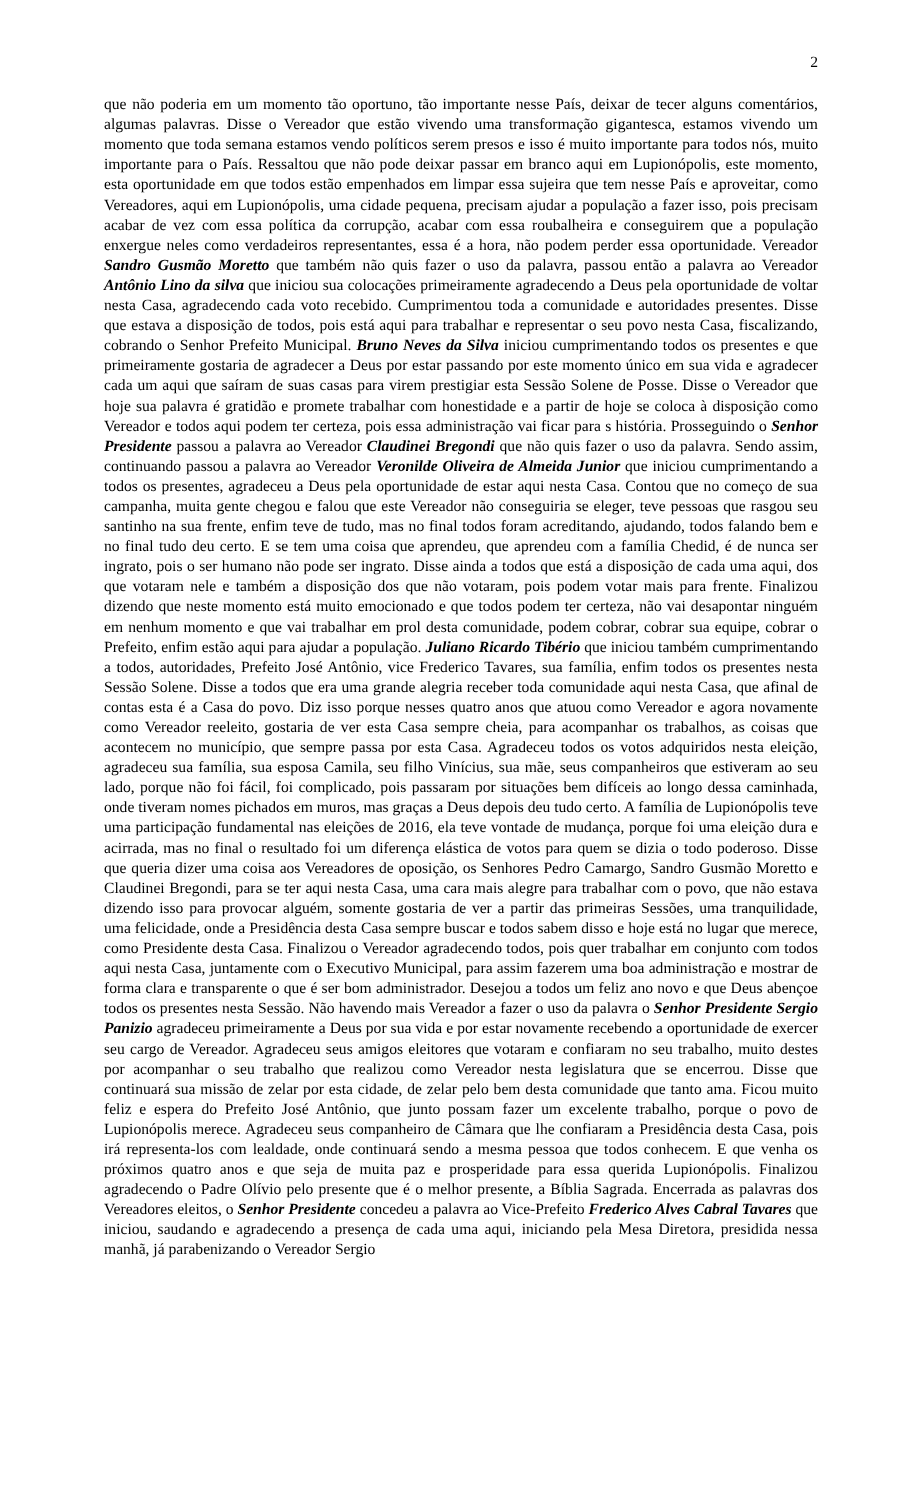2
que não poderia em um momento tão oportuno, tão importante nesse País, deixar de tecer alguns comentários, algumas palavras. Disse o Vereador que estão vivendo uma transformação gigantesca, estamos vivendo um momento que toda semana estamos vendo políticos serem presos e isso é muito importante para todos nós, muito importante para o País. Ressaltou que não pode deixar passar em branco aqui em Lupionópolis, este momento, esta oportunidade em que todos estão empenhados em limpar essa sujeira que tem nesse País e aproveitar, como Vereadores, aqui em Lupionópolis, uma cidade pequena, precisam ajudar a população a fazer isso, pois precisam acabar de vez com essa política da corrupção, acabar com essa roubalheira e conseguirem que a população enxergue neles como verdadeiros representantes, essa é a hora, não podem perder essa oportunidade. Vereador Sandro Gusmão Moretto que também não quis fazer o uso da palavra, passou então a palavra ao Vereador Antônio Lino da silva que iniciou sua colocações primeiramente agradecendo a Deus pela oportunidade de voltar nesta Casa, agradecendo cada voto recebido. Cumprimentou toda a comunidade e autoridades presentes. Disse que estava a disposição de todos, pois está aqui para trabalhar e representar o seu povo nesta Casa, fiscalizando, cobrando o Senhor Prefeito Municipal. Bruno Neves da Silva iniciou cumprimentando todos os presentes e que primeiramente gostaria de agradecer a Deus por estar passando por este momento único em sua vida e agradecer cada um aqui que saíram de suas casas para virem prestigiar esta Sessão Solene de Posse. Disse o Vereador que hoje sua palavra é gratidão e promete trabalhar com honestidade e a partir de hoje se coloca à disposição como Vereador e todos aqui podem ter certeza, pois essa administração vai ficar para s história. Prosseguindo o Senhor Presidente passou a palavra ao Vereador Claudinei Bregondi que não quis fazer o uso da palavra. Sendo assim, continuando passou a palavra ao Vereador Veronilde Oliveira de Almeida Junior que iniciou cumprimentando a todos os presentes, agradeceu a Deus pela oportunidade de estar aqui nesta Casa. Contou que no começo de sua campanha, muita gente chegou e falou que este Vereador não conseguiria se eleger, teve pessoas que rasgou seu santinho na sua frente, enfim teve de tudo, mas no final todos foram acreditando, ajudando, todos falando bem e no final tudo deu certo. E se tem uma coisa que aprendeu, que aprendeu com a família Chedid, é de nunca ser ingrato, pois o ser humano não pode ser ingrato. Disse ainda a todos que está a disposição de cada uma aqui, dos que votaram nele e também a disposição dos que não votaram, pois podem votar mais para frente. Finalizou dizendo que neste momento está muito emocionado e que todos podem ter certeza, não vai desapontar ninguém em nenhum momento e que vai trabalhar em prol desta comunidade, podem cobrar, cobrar sua equipe, cobrar o Prefeito, enfim estão aqui para ajudar a população. Juliano Ricardo Tibério que iniciou também cumprimentando a todos, autoridades, Prefeito José Antônio, vice Frederico Tavares, sua família, enfim todos os presentes nesta Sessão Solene. Disse a todos que era uma grande alegria receber toda comunidade aqui nesta Casa, que afinal de contas esta é a Casa do povo. Diz isso porque nesses quatro anos que atuou como Vereador e agora novamente como Vereador reeleito, gostaria de ver esta Casa sempre cheia, para acompanhar os trabalhos, as coisas que acontecem no município, que sempre passa por esta Casa. Agradeceu todos os votos adquiridos nesta eleição, agradeceu sua família, sua esposa Camila, seu filho Vinícius, sua mãe, seus companheiros que estiveram ao seu lado, porque não foi fácil, foi complicado, pois passaram por situações bem difíceis ao longo dessa caminhada, onde tiveram nomes pichados em muros, mas graças a Deus depois deu tudo certo. A família de Lupionópolis teve uma participação fundamental nas eleições de 2016, ela teve vontade de mudança, porque foi uma eleição dura e acirrada, mas no final o resultado foi um diferença elástica de votos para quem se dizia o todo poderoso. Disse que queria dizer uma coisa aos Vereadores de oposição, os Senhores Pedro Camargo, Sandro Gusmão Moretto e Claudinei Bregondi, para se ter aqui nesta Casa, uma cara mais alegre para trabalhar com o povo, que não estava dizendo isso para provocar alguém, somente gostaria de ver a partir das primeiras Sessões, uma tranquilidade, uma felicidade, onde a Presidência desta Casa sempre buscar e todos sabem disso e hoje está no lugar que merece, como Presidente desta Casa. Finalizou o Vereador agradecendo todos, pois quer trabalhar em conjunto com todos aqui nesta Casa, juntamente com o Executivo Municipal, para assim fazerem uma boa administração e mostrar de forma clara e transparente o que é ser bom administrador. Desejou a todos um feliz ano novo e que Deus abençoe todos os presentes nesta Sessão. Não havendo mais Vereador a fazer o uso da palavra o Senhor Presidente Sergio Panizio agradeceu primeiramente a Deus por sua vida e por estar novamente recebendo a oportunidade de exercer seu cargo de Vereador. Agradeceu seus amigos eleitores que votaram e confiaram no seu trabalho, muito destes por acompanhar o seu trabalho que realizou como Vereador nesta legislatura que se encerrou. Disse que continuará sua missão de zelar por esta cidade, de zelar pelo bem desta comunidade que tanto ama. Ficou muito feliz e espera do Prefeito José Antônio, que junto possam fazer um excelente trabalho, porque o povo de Lupionópolis merece. Agradeceu seus companheiro de Câmara que lhe confiaram a Presidência desta Casa, pois irá representa-los com lealdade, onde continuará sendo a mesma pessoa que todos conhecem. E que venha os próximos quatro anos e que seja de muita paz e prosperidade para essa querida Lupionópolis. Finalizou agradecendo o Padre Olívio pelo presente que é o melhor presente, a Bíblia Sagrada. Encerrada as palavras dos Vereadores eleitos, o Senhor Presidente concedeu a palavra ao Vice-Prefeito Frederico Alves Cabral Tavares que iniciou, saudando e agradecendo a presença de cada uma aqui, iniciando pela Mesa Diretora, presidida nessa manhã, já parabenizando o Vereador Sergio